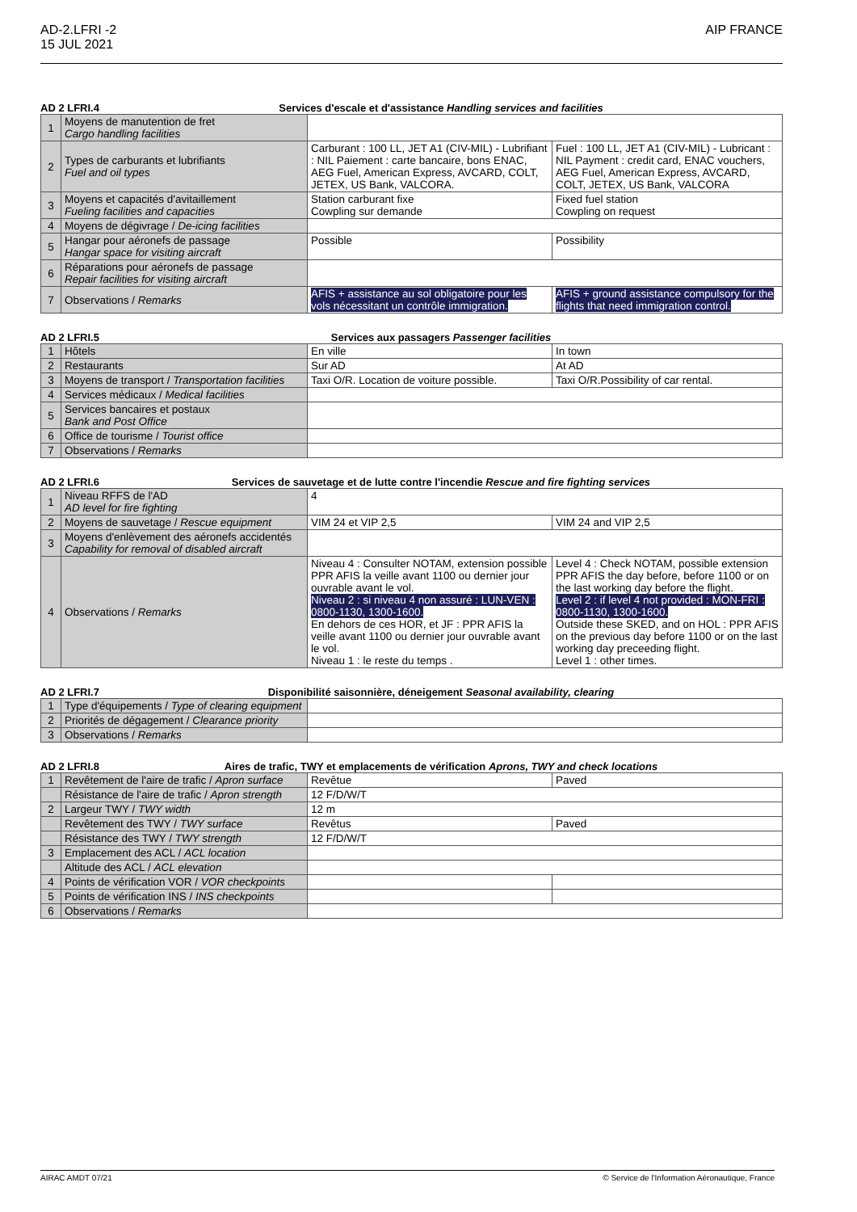AD-2.LFRI -2
15 JUL 2021
AIP FRANCE
AD 2 LFRI.4 Services d'escale et d'assistance Handling services and facilities
| 1 | Moyens de manutention de fret Cargo handling facilities | | |
| 2 | Types de carburants et lubrifiants Fuel and oil types | Carburant : 100 LL, JET A1 (CIV-MIL) - Lubrifiant : NIL Paiement : carte bancaire, bons ENAC, AEG Fuel, American Express, AVCARD, COLT, JETEX, US Bank, VALCORA. | Fuel : 100 LL, JET A1 (CIV-MIL) - Lubricant : NIL Payment : credit card, ENAC vouchers, AEG Fuel, American Express, AVCARD, COLT, JETEX, US Bank, VALCORA |
| 3 | Moyens et capacités d'avitaillement Fueling facilities and capacities | Station carburant fixe Cowpling sur demande | Fixed fuel station Cowpling on request |
| 4 | Moyens de dégivrage / De-icing facilities | | |
| 5 | Hangar pour aéronefs de passage Hangar space for visiting aircraft | Possible | Possibility |
| 6 | Réparations pour aéronefs de passage Repair facilities for visiting aircraft | | |
| 7 | Observations / Remarks | AFIS + assistance au sol obligatoire pour les vols nécessitant un contrôle immigration. | AFIS + ground assistance compulsory for the flights that need immigration control. |
AD 2 LFRI.5 Services aux passagers Passenger facilities
| 1 | Hôtels | En ville | In town |
| 2 | Restaurants | Sur AD | At AD |
| 3 | Moyens de transport / Transportation facilities | Taxi O/R. Location de voiture possible. | Taxi O/R.Possibility of car rental. |
| 4 | Services médicaux / Medical facilities | | |
| 5 | Services bancaires et postaux Bank and Post Office | | |
| 6 | Office de tourisme / Tourist office | | |
| 7 | Observations / Remarks | | |
AD 2 LFRI.6 Services de sauvetage et de lutte contre l'incendie Rescue and fire fighting services
| 1 | Niveau RFFS de l'AD AD level for fire fighting | 4 | |
| 2 | Moyens de sauvetage / Rescue equipment | VIM 24 et VIP 2,5 | VIM 24 and VIP 2,5 |
| 3 | Moyens d'enlèvement des aéronefs accidentés Capability for removal of disabled aircraft | | |
| 4 | Observations / Remarks | Niveau 4 : Consulter NOTAM, extension possible PPR AFIS la veille avant 1100 ou dernier jour ouvrable avant le vol. Niveau 2 : si niveau 4 non assuré : LUN-VEN : 0800-1130, 1300-1600. En dehors de ces HOR, et JF : PPR AFIS la veille avant 1100 ou dernier jour ouvrable avant le vol. Niveau 1 : le reste du temps . | Level 4 : Check NOTAM, possible extension PPR AFIS the day before, before 1100 or on the last working day before the flight. Level 2 : if level 4 not provided : MON-FRI : 0800-1130, 1300-1600. Outside these SKED, and on HOL : PPR AFIS on the previous day before 1100 or on the last working day preceeding flight. Level 1 : other times. |
AD 2 LFRI.7 Disponibilité saisonnière, déneigement Seasonal availability, clearing
| 1 | Type d'équipements / Type of clearing equipment | |
| 2 | Priorités de dégagement / Clearance priority | |
| 3 | Observations / Remarks | |
AD 2 LFRI.8 Aires de trafic, TWY et emplacements de vérification Aprons, TWY and check locations
| 1 | Revêtement de l'aire de trafic / Apron surface | Revêtue | Paved |
| | Résistance de l'aire de trafic / Apron strength | 12 F/D/W/T | |
| 2 | Largeur TWY / TWY width | 12 m | |
| | Revêtement des TWY / TWY surface | Revêtus | Paved |
| | Résistance des TWY / TWY strength | 12 F/D/W/T | |
| 3 | Emplacement des ACL / ACL location | | |
| | Altitude des ACL / ACL elevation | | |
| 4 | Points de vérification VOR / VOR checkpoints | | |
| 5 | Points de vérification INS / INS checkpoints | | |
| 6 | Observations / Remarks | | |
AIRAC AMDT 07/21 © Service de l'Information Aéronautique, France